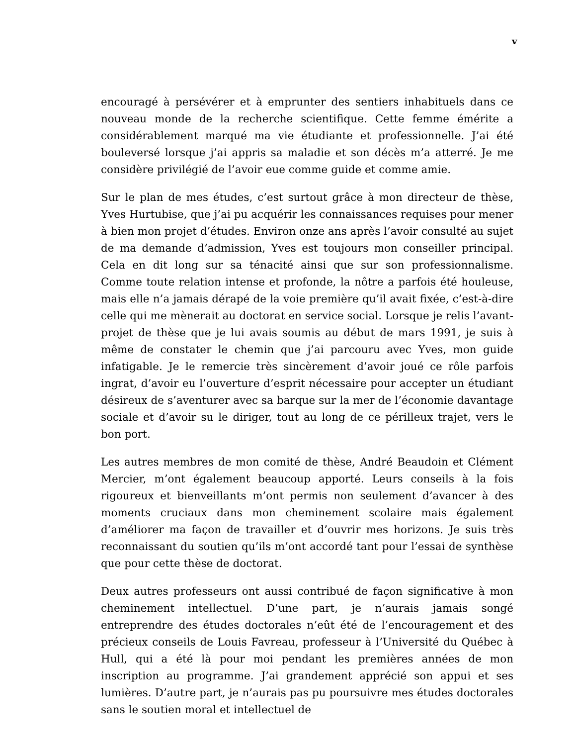v
encouragé à persévérer et à emprunter des sentiers inhabituels dans ce nouveau monde de la recherche scientifique. Cette femme émérite a considérablement marqué ma vie étudiante et professionnelle. J’ai été bouleversé lorsque j’ai appris sa maladie et son décès m’a atterré. Je me considère privilégié de l’avoir eue comme guide et comme amie.
Sur le plan de mes études, c’est surtout grâce à mon directeur de thèse, Yves Hurtubise, que j’ai pu acquérir les connaissances requises pour mener à bien mon projet d’études. Environ onze ans après l’avoir consulté au sujet de ma demande d’admission, Yves est toujours mon conseiller principal. Cela en dit long sur sa ténacité ainsi que sur son professionnalisme. Comme toute relation intense et profonde, la nôtre a parfois été houleuse, mais elle n’a jamais dérapé de la voie première qu’il avait fixée, c’est-à-dire celle qui me mènerait au doctorat en service social. Lorsque je relis l’avant-projet de thèse que je lui avais soumis au début de mars 1991, je suis à même de constater le chemin que j’ai parcouru avec Yves, mon guide infatigable. Je le remercie très sincèrement d’avoir joué ce rôle parfois ingrat, d’avoir eu l’ouverture d’esprit nécessaire pour accepter un étudiant désireux de s’aventurer avec sa barque sur la mer de l’économie davantage sociale et d’avoir su le diriger, tout au long de ce périlleux trajet, vers le bon port.
Les autres membres de mon comité de thèse, André Beaudoin et Clément Mercier, m’ont également beaucoup apporté. Leurs conseils à la fois rigoureux et bienveillants m’ont permis non seulement d’avancer à des moments cruciaux dans mon cheminement scolaire mais également d’améliorer ma façon de travailler et d’ouvrir mes horizons. Je suis très reconnaissant du soutien qu’ils m’ont accordé tant pour l’essai de synthèse que pour cette thèse de doctorat.
Deux autres professeurs ont aussi contribué de façon significative à mon cheminement intellectuel. D’une part, je n’aurais jamais songé entreprendre des études doctorales n’eût été de l’encouragement et des précieux conseils de Louis Favreau, professeur à l’Université du Québec à Hull, qui a été là pour moi pendant les premières années de mon inscription au programme. J’ai grandement apprécié son appui et ses lumières. D’autre part, je n’aurais pas pu poursuivre mes études doctorales sans le soutien moral et intellectuel de